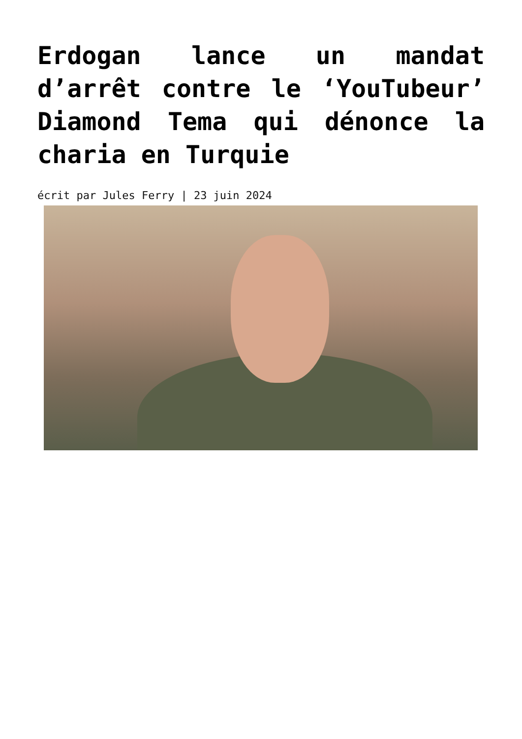Erdogan lance un mandat d’arrêt contre le ‘YouTubeur’ Diamond Tema qui dénonce la charia en Turquie
écrit par Jules Ferry | 23 juin 2024